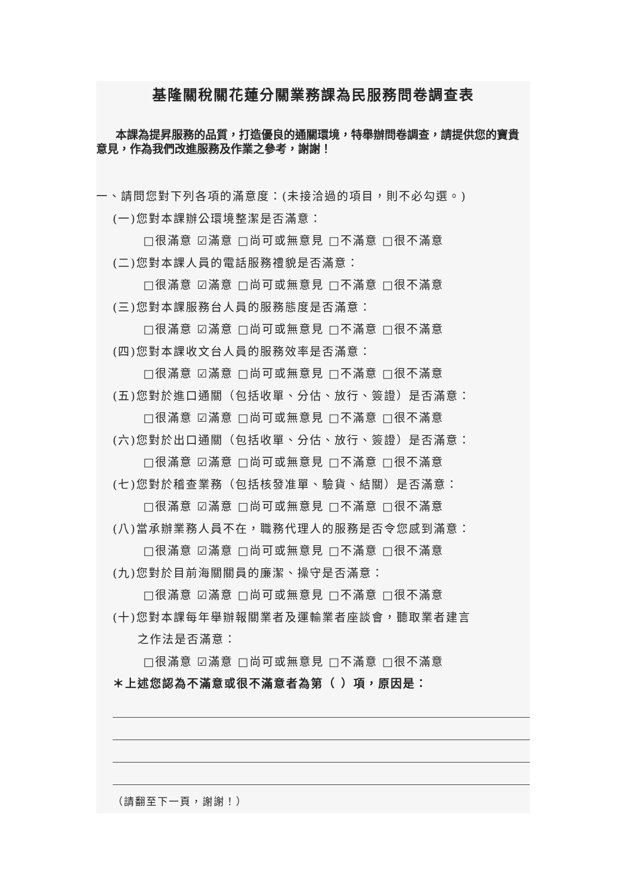基隆關稅關花蓮分關業務課為民服務問卷調查表
本課為提昇服務的品質，打造優良的通關環境，特舉辦問卷調查，請提供您的寶貴意見，作為我們改進服務及作業之參考，謝謝！
一、請問您對下列各項的滿意度：(未接洽過的項目，則不必勾選。)
(一)您對本課辦公環境整潔是否滿意：
□很滿意 ☑滿意 □尚可或無意見 □不滿意 □很不滿意
(二)您對本課人員的電話服務禮貌是否滿意：
□很滿意 ☑滿意 □尚可或無意見 □不滿意 □很不滿意
(三)您對本課服務台人員的服務態度是否滿意：
□很滿意 ☑滿意 □尚可或無意見 □不滿意 □很不滿意
(四)您對本課收文台人員的服務效率是否滿意：
□很滿意 ☑滿意 □尚可或無意見 □不滿意 □很不滿意
(五)您對於進口通關（包括收單、分估、放行、簽證）是否滿意：
□很滿意 ☑滿意 □尚可或無意見 □不滿意 □很不滿意
(六)您對於出口通關（包括收單、分估、放行、簽證）是否滿意：
□很滿意 ☑滿意 □尚可或無意見 □不滿意 □很不滿意
(七)您對於稽查業務（包括核發准單、驗貨、結關）是否滿意：
□很滿意 ☑滿意 □尚可或無意見 □不滿意 □很不滿意
(八)當承辦業務人員不在，職務代理人的服務是否令您感到滿意：
□很滿意 ☑滿意 □尚可或無意見 □不滿意 □很不滿意
(九)您對於目前海關關員的廉潔、操守是否滿意：
□很滿意 ☑滿意 □尚可或無意見 □不滿意 □很不滿意
(十)您對本課每年舉辦報關業者及運輸業者座談會，聽取業者建言
之作法是否滿意：
□很滿意 ☑滿意 □尚可或無意見 □不滿意 □很不滿意
＊上述您認為不滿意或很不滿意者為第（ ）項，原因是：
（請翻至下一頁，謝謝！）